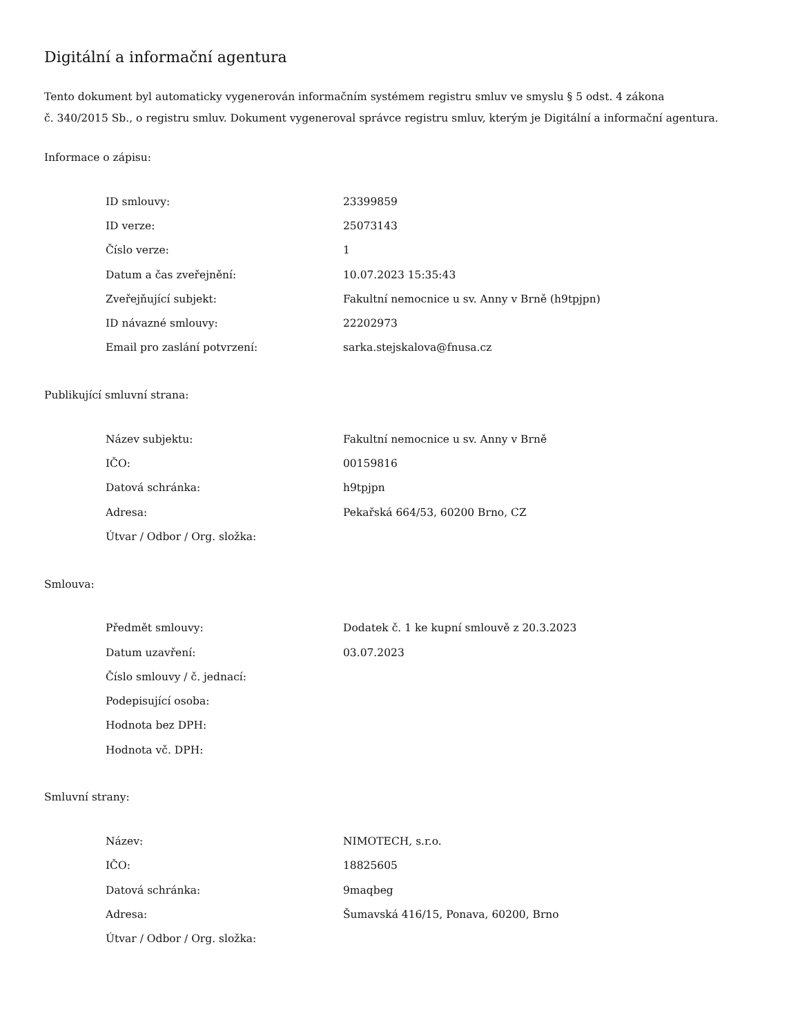Digitální a informační agentura
Tento dokument byl automaticky vygenerován informačním systémem registru smluv ve smyslu § 5 odst. 4 zákona
č. 340/2015 Sb., o registru smluv. Dokument vygeneroval správce registru smluv, kterým je Digitální a informační agentura.
Informace o zápisu:
| ID smlouvy: | 23399859 |
| ID verze: | 25073143 |
| Číslo verze: | 1 |
| Datum a čas zveřejnění: | 10.07.2023 15:35:43 |
| Zveřejňující subjekt: | Fakultní nemocnice u sv. Anny v Brně (h9tpjpn) |
| ID návazné smlouvy: | 22202973 |
| Email pro zaslání potvrzení: | sarka.stejskalova@fnusa.cz |
Publikující smluvní strana:
| Název subjektu: | Fakultní nemocnice u sv. Anny v Brně |
| IČO: | 00159816 |
| Datová schránka: | h9tpjpn |
| Adresa: | Pekařská 664/53, 60200 Brno, CZ |
| Útvar / Odbor / Org. složka: | |
Smlouva:
| Předmět smlouvy: | Dodatek č. 1 ke kupní smlouvě z 20.3.2023 |
| Datum uzavření: | 03.07.2023 |
| Číslo smlouvy / č. jednací: | |
| Podepisující osoba: | |
| Hodnota bez DPH: | |
| Hodnota vč. DPH: | |
Smluvní strany:
| Název: | NIMOTECH, s.r.o. |
| IČO: | 18825605 |
| Datová schránka: | 9maqbeg |
| Adresa: | Šumavská 416/15, Ponava, 60200, Brno |
| Útvar / Odbor / Org. složka: | |